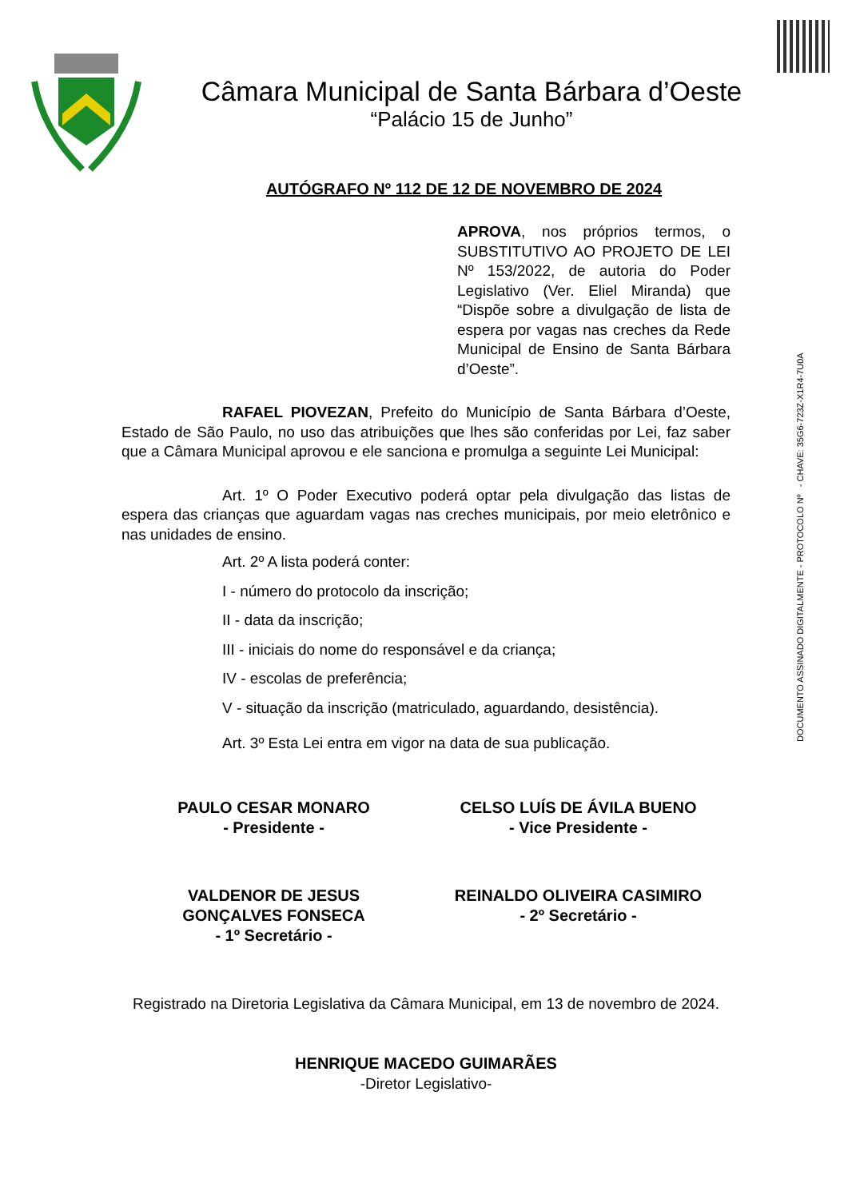DOCUMENTO ASSINADO DIGITALMENTE - PROTOCOLO Nº - CHAVE: 35G6-723Z-X1R4-7U0A
Câmara Municipal de Santa Bárbara d’Oeste
“Palácio 15 de Junho”
AUTÓGRAFO Nº 112 DE 12 DE NOVEMBRO DE 2024
APROVA, nos próprios termos, o SUBSTITUTIVO AO PROJETO DE LEI Nº 153/2022, de autoria do Poder Legislativo (Ver. Eliel Miranda) que “Dispõe sobre a divulgação de lista de espera por vagas nas creches da Rede Municipal de Ensino de Santa Bárbara d’Oeste”.
RAFAEL PIOVEZAN, Prefeito do Município de Santa Bárbara d’Oeste, Estado de São Paulo, no uso das atribuições que lhes são conferidas por Lei, faz saber que a Câmara Municipal aprovou e ele sanciona e promulga a seguinte Lei Municipal:
Art. 1º O Poder Executivo poderá optar pela divulgação das listas de espera das crianças que aguardam vagas nas creches municipais, por meio eletrônico e nas unidades de ensino.
Art. 2º A lista poderá conter:
I - número do protocolo da inscrição;
II - data da inscrição;
III - iniciais do nome do responsável e da criança;
IV - escolas de preferência;
V - situação da inscrição (matriculado, aguardando, desistência).
Art. 3º Esta Lei entra em vigor na data de sua publicação.
PAULO CESAR MONARO
- Presidente -
CELSO LUÍS DE ÁVILA BUENO
- Vice Presidente -
VALDENOR DE JESUS
GONÇALVES FONSECA
- 1º Secretário -
REINALDO OLIVEIRA CASIMIRO
- 2º Secretário -
Registrado na Diretoria Legislativa da Câmara Municipal, em 13 de novembro de 2024.
HENRIQUE MACEDO GUIMARÃES
-Diretor Legislativo-